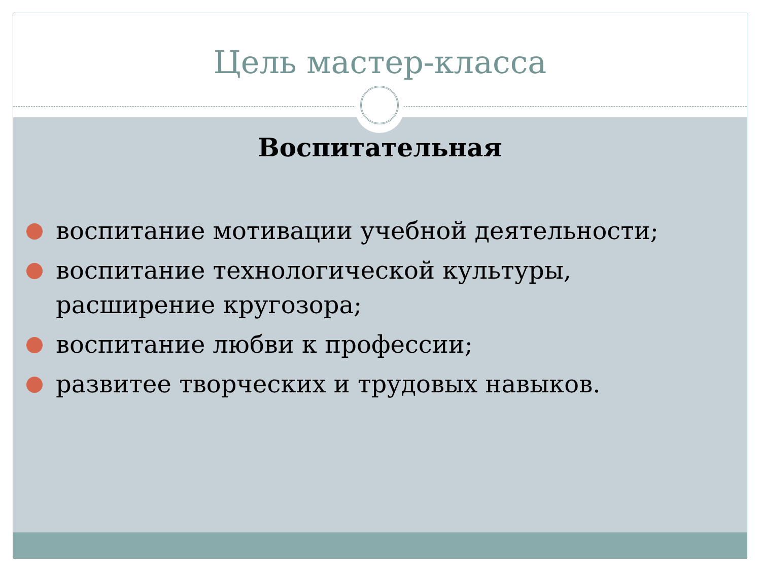Цель мастер-класса
Воспитательная
воспитание мотивации учебной деятельности;
воспитание технологической культуры, расширение кругозора;
воспитание любви к профессии;
развитее творческих и трудовых навыков.